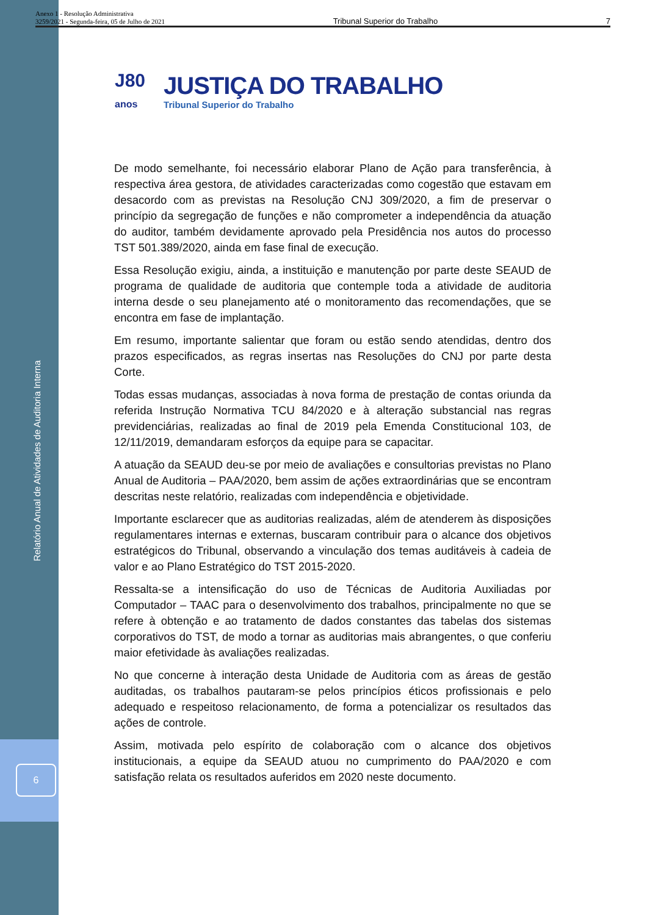Relatório Anual de Atividades de Auditoria Interna
6
Anexo 1 - Resolução Administrativa
3259/2021 - Segunda-feira, 05 de Julho de 2021
Tribunal Superior do Trabalho
7
J80
anos
JUSTIÇA DO TRABALHO
Tribunal Superior do Trabalho
De modo semelhante, foi necessário elaborar Plano de Ação para transferência, à respectiva área gestora, de atividades caracterizadas como cogestão que estavam em desacordo com as previstas na Resolução CNJ 309/2020, a fim de preservar o princípio da segregação de funções e não comprometer a independência da atuação do auditor, também devidamente aprovado pela Presidência nos autos do processo TST 501.389/2020, ainda em fase final de execução.
Essa Resolução exigiu, ainda, a instituição e manutenção por parte deste SEAUD de programa de qualidade de auditoria que contemple toda a atividade de auditoria interna desde o seu planejamento até o monitoramento das recomendações, que se encontra em fase de implantação.
Em resumo, importante salientar que foram ou estão sendo atendidas, dentro dos prazos especificados, as regras insertas nas Resoluções do CNJ por parte desta Corte.
Todas essas mudanças, associadas à nova forma de prestação de contas oriunda da referida Instrução Normativa TCU 84/2020 e à alteração substancial nas regras previdenciárias, realizadas ao final de 2019 pela Emenda Constitucional 103, de 12/11/2019, demandaram esforços da equipe para se capacitar.
A atuação da SEAUD deu-se por meio de avaliações e consultorias previstas no Plano Anual de Auditoria – PAA/2020, bem assim de ações extraordinárias que se encontram descritas neste relatório, realizadas com independência e objetividade.
Importante esclarecer que as auditorias realizadas, além de atenderem às disposições regulamentares internas e externas, buscaram contribuir para o alcance dos objetivos estratégicos do Tribunal, observando a vinculação dos temas auditáveis à cadeia de valor e ao Plano Estratégico do TST 2015-2020.
Ressalta-se a intensificação do uso de Técnicas de Auditoria Auxiliadas por Computador – TAAC para o desenvolvimento dos trabalhos, principalmente no que se refere à obtenção e ao tratamento de dados constantes das tabelas dos sistemas corporativos do TST, de modo a tornar as auditorias mais abrangentes, o que conferiu maior efetividade às avaliações realizadas.
No que concerne à interação desta Unidade de Auditoria com as áreas de gestão auditadas, os trabalhos pautaram-se pelos princípios éticos profissionais e pelo adequado e respeitoso relacionamento, de forma a potencializar os resultados das ações de controle.
Assim, motivada pelo espírito de colaboração com o alcance dos objetivos institucionais, a equipe da SEAUD atuou no cumprimento do PAA/2020 e com satisfação relata os resultados auferidos em 2020 neste documento.